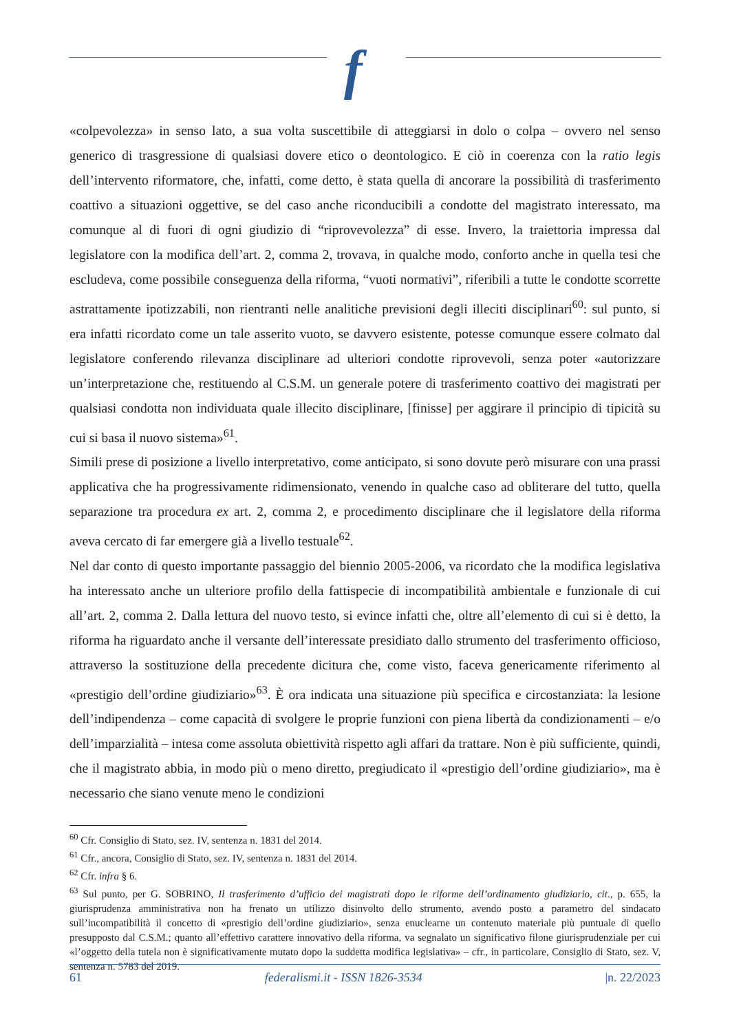f
«colpevolezza» in senso lato, a sua volta suscettibile di atteggiarsi in dolo o colpa – ovvero nel senso generico di trasgressione di qualsiasi dovere etico o deontologico. E ciò in coerenza con la ratio legis dell’intervento riformatore, che, infatti, come detto, è stata quella di ancorare la possibilità di trasferimento coattivo a situazioni oggettive, se del caso anche riconducibili a condotte del magistrato interessato, ma comunque al di fuori di ogni giudizio di “riprovevolezza” di esse. Invero, la traiettoria impressa dal legislatore con la modifica dell’art. 2, comma 2, trovava, in qualche modo, conforto anche in quella tesi che escludeva, come possibile conseguenza della riforma, “vuoti normativi”, riferibili a tutte le condotte scorrette astrattamente ipotizzabili, non rientranti nelle analitiche previsioni degli illeciti disciplinari<sup>60</sup>: sul punto, si era infatti ricordato come un tale asserito vuoto, se davvero esistente, potesse comunque essere colmato dal legislatore conferendo rilevanza disciplinare ad ulteriori condotte riprovevoli, senza poter «autorizzare un’interpretazione che, restituendo al C.S.M. un generale potere di trasferimento coattivo dei magistrati per qualsiasi condotta non individuata quale illecito disciplinare, [finisse] per aggirare il principio di tipicità su cui si basa il nuovo sistema»<sup>61</sup>.
Simili prese di posizione a livello interpretativo, come anticipato, si sono dovute però misurare con una prassi applicativa che ha progressivamente ridimensionato, venendo in qualche caso ad obliterare del tutto, quella separazione tra procedura ex art. 2, comma 2, e procedimento disciplinare che il legislatore della riforma aveva cercato di far emergere già a livello testuale<sup>62</sup>.
Nel dar conto di questo importante passaggio del biennio 2005-2006, va ricordato che la modifica legislativa ha interessato anche un ulteriore profilo della fattispecie di incompatibilità ambientale e funzionale di cui all’art. 2, comma 2. Dalla lettura del nuovo testo, si evince infatti che, oltre all’elemento di cui si è detto, la riforma ha riguardato anche il versante dell’interessate presidiato dallo strumento del trasferimento officioso, attraverso la sostituzione della precedente dicitura che, come visto, faceva genericamente riferimento al «prestigio dell’ordine giudiziario»<sup>63</sup>. È ora indicata una situazione più specifica e circostanziata: la lesione dell’indipendenza – come capacità di svolgere le proprie funzioni con piena libertà da condizionamenti – e/o dell’imparzialità – intesa come assoluta obiettività rispetto agli affari da trattare. Non è più sufficiente, quindi, che il magistrato abbia, in modo più o meno diretto, pregiudicato il «prestigio dell’ordine giudiziario», ma è necessario che siano venute meno le condizioni
<sup>60</sup> Cfr. Consiglio di Stato, sez. IV, sentenza n. 1831 del 2014.
<sup>61</sup> Cfr., ancora, Consiglio di Stato, sez. IV, sentenza n. 1831 del 2014.
<sup>62</sup> Cfr. infra § 6.
<sup>63</sup> Sul punto, per G. SOBRINO, Il trasferimento d’ufficio dei magistrati dopo le riforme dell’ordinamento giudiziario, cit., p. 655, la giurisprudenza amministrativa non ha frenato un utilizzo disinvolto dello strumento, avendo posto a parametro del sindacato sull’incompatibilità il concetto di «prestigio dell’ordine giudiziario», senza enuclearne un contenuto materiale più puntuale di quello presupposto dal C.S.M.; quanto all’effettivo carattere innovativo della riforma, va segnalato un significativo filone giurisprudenziale per cui «l’oggetto della tutela non è significativamente mutato dopo la suddetta modifica legislativa» – cfr., in particolare, Consiglio di Stato, sez. V, sentenza n. 5783 del 2019.
61 federalismi.it - ISSN 1826-3534 |n. 22/2023